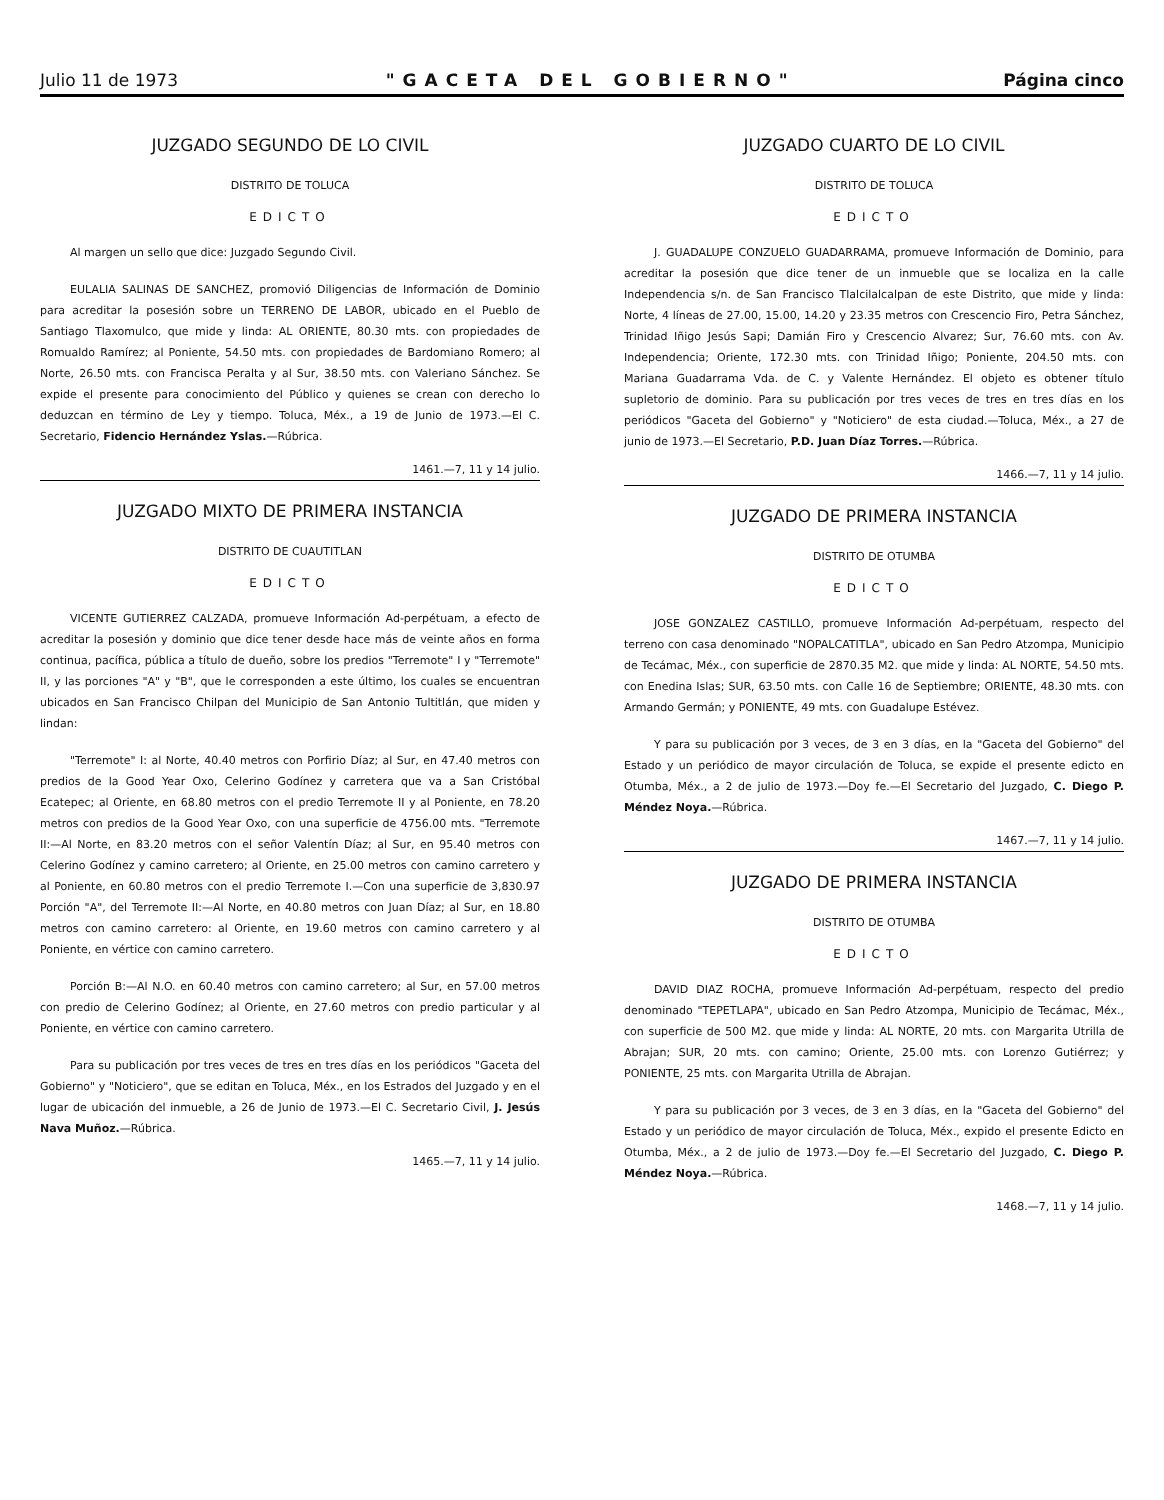Julio 11 de 1973 "GACETA DEL GOBIERNO" Página cinco
JUZGADO SEGUNDO DE LO CIVIL
DISTRITO DE TOLUCA
EDICTO
Al margen un sello que dice: Juzgado Segundo Civil.
EULALIA SALINAS DE SANCHEZ, promovió Diligencias de Información de Dominio para acreditar la posesión sobre un TERRENO DE LABOR, ubicado en el Pueblo de Santiago Tlaxomulco, que mide y linda: AL ORIENTE, 80.30 mts. con propiedades de Romualdo Ramírez; al Poniente, 54.50 mts. con propiedades de Bardomiano Romero; al Norte, 26.50 mts. con Francisca Peralta y al Sur, 38.50 mts. con Valeriano Sánchez. Se expide el presente para conocimiento del Público y quienes se crean con derecho lo deduzcan en término de Ley y tiempo. Toluca, Méx., a 19 de Junio de 1973.—El C. Secretario, Fidencio Hernández Yslas.—Rúbrica.
1461.—7, 11 y 14 julio.
JUZGADO MIXTO DE PRIMERA INSTANCIA
DISTRITO DE CUAUTITLAN
EDICTO
VICENTE GUTIERREZ CALZADA, promueve Información Ad-perpétuam, a efecto de acreditar la posesión y dominio que dice tener desde hace más de veinte años en forma continua, pacífica, pública a título de dueño, sobre los predios "Terremote" I y "Terremote" II, y las porciones "A" y "B", que le corresponden a este último, los cuales se encuentran ubicados en San Francisco Chilpan del Municipio de San Antonio Tultitlán, que miden y lindan:
"Terremote" I: al Norte, 40.40 metros con Porfirio Díaz; al Sur, en 47.40 metros con predios de la Good Year Oxo, Celerino Godínez y carretera que va a San Cristóbal Ecatepec; al Oriente, en 68.80 metros con el predio Terremote II y al Poniente, en 78.20 metros con predios de la Good Year Oxo, con una superficie de 4756.00 mts. "Terremote II:—Al Norte, en 83.20 metros con el señor Valentín Díaz; al Sur, en 95.40 metros con Celerino Godínez y camino carretero; al Oriente, en 25.00 metros con camino carretero y al Poniente, en 60.80 metros con el predio Terremote I.—Con una superficie de 3,830.97 Porción "A", del Terremote II:—Al Norte, en 40.80 metros con Juan Díaz; al Sur, en 18.80 metros con camino carretero: al Oriente, en 19.60 metros con camino carretero y al Poniente, en vértice con camino carretero.
Porción B:—Al N.O. en 60.40 metros con camino carretero; al Sur, en 57.00 metros con predio de Celerino Godínez; al Oriente, en 27.60 metros con predio particular y al Poniente, en vértice con camino carretero.
Para su publicación por tres veces de tres en tres días en los periódicos "Gaceta del Gobierno" y "Noticiero", que se editan en Toluca, Méx., en los Estrados del Juzgado y en el lugar de ubicación del inmueble, a 26 de Junio de 1973.—El C. Secretario Civil, J. Jesús Nava Muñoz.—Rúbrica.
1465.—7, 11 y 14 julio.
JUZGADO CUARTO DE LO CIVIL
DISTRITO DE TOLUCA
EDICTO
J. GUADALUPE CONZUELO GUADARRAMA, promueve Información de Dominio, para acreditar la posesión que dice tener de un inmueble que se localiza en la calle Independencia s/n. de San Francisco Tlalcilalcalpan de este Distrito, que mide y linda: Norte, 4 líneas de 27.00, 15.00, 14.20 y 23.35 metros con Crescencio Firo, Petra Sánchez, Trinidad Iñigo Jesús Sapi; Damián Firo y Crescencio Alvarez; Sur, 76.60 mts. con Av. Independencia; Oriente, 172.30 mts. con Trinidad Iñigo; Poniente, 204.50 mts. con Mariana Guadarrama Vda. de C. y Valente Hernández. El objeto es obtener título supletorio de dominio. Para su publicación por tres veces de tres en tres días en los periódicos "Gaceta del Gobierno" y "Noticiero" de esta ciudad.—Toluca, Méx., a 27 de junio de 1973.—El Secretario, P.D. Juan Díaz Torres.—Rúbrica.
1466.—7, 11 y 14 julio.
JUZGADO DE PRIMERA INSTANCIA
DISTRITO DE OTUMBA
EDICTO
JOSE GONZALEZ CASTILLO, promueve Información Ad-perpétuam, respecto del terreno con casa denominado "NOPALCATITLA", ubicado en San Pedro Atzompa, Municipio de Tecámac, Méx., con superficie de 2870.35 M2. que mide y linda: AL NORTE, 54.50 mts. con Enedina Islas; SUR, 63.50 mts. con Calle 16 de Septiembre; ORIENTE, 48.30 mts. con Armando Germán; y PONIENTE, 49 mts. con Guadalupe Estévez.
Y para su publicación por 3 veces, de 3 en 3 días, en la "Gaceta del Gobierno" del Estado y un periódico de mayor circulación de Toluca, se expide el presente edicto en Otumba, Méx., a 2 de julio de 1973.—Doy fe.—El Secretario del Juzgado, C. Diego P. Méndez Noya.—Rúbrica.
1467.—7, 11 y 14 julio.
JUZGADO DE PRIMERA INSTANCIA
DISTRITO DE OTUMBA
EDICTO
DAVID DIAZ ROCHA, promueve Información Ad-perpétuam, respecto del predio denominado "TEPETLAPA", ubicado en San Pedro Atzompa, Municipio de Tecámac, Méx., con superficie de 500 M2. que mide y linda: AL NORTE, 20 mts. con Margarita Utrilla de Abrajan; SUR, 20 mts. con camino; Oriente, 25.00 mts. con Lorenzo Gutiérrez; y PONIENTE, 25 mts. con Margarita Utrilla de Abrajan.
Y para su publicación por 3 veces, de 3 en 3 días, en la "Gaceta del Gobierno" del Estado y un periódico de mayor circulación de Toluca, Méx., expido el presente Edicto en Otumba, Méx., a 2 de julio de 1973.—Doy fe.—El Secretario del Juzgado, C. Diego P. Méndez Noya.—Rúbrica.
1468.—7, 11 y 14 julio.